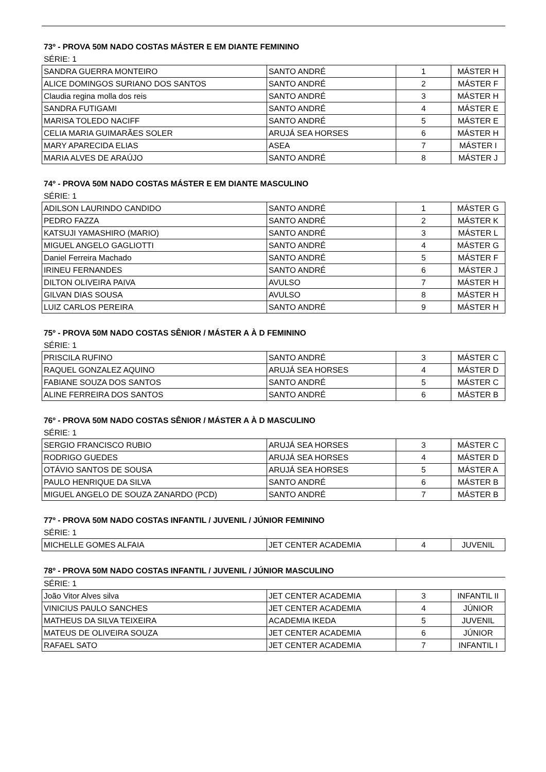73º - PROVA 50M NADO COSTAS MÁSTER E EM DIANTE FEMININO
SÉRIE: 1
| SANDRA GUERRA MONTEIRO | SANTO ANDRÉ | 1 | MÁSTER H |
| ALICE DOMINGOS SURIANO DOS SANTOS | SANTO ANDRÉ | 2 | MÁSTER F |
| Claudia regina molla dos reis | SANTO ANDRÉ | 3 | MÁSTER H |
| SANDRA FUTIGAMI | SANTO ANDRÉ | 4 | MÁSTER E |
| MARISA TOLEDO NACIFF | SANTO ANDRÉ | 5 | MÁSTER E |
| CELIA MARIA GUIMARÃES SOLER | ARUJÁ SEA HORSES | 6 | MÁSTER H |
| MARY APARECIDA ELIAS | ASEA | 7 | MÁSTER I |
| MARIA ALVES DE ARAÚJO | SANTO ANDRÉ | 8 | MÁSTER J |
74º - PROVA 50M NADO COSTAS MÁSTER E EM DIANTE MASCULINO
SÉRIE: 1
| ADILSON LAURINDO CANDIDO | SANTO ANDRÉ | 1 | MÁSTER G |
| PEDRO FAZZA | SANTO ANDRÉ | 2 | MÁSTER K |
| KATSUJI YAMASHIRO (MARIO) | SANTO ANDRÉ | 3 | MÁSTER L |
| MIGUEL ANGELO GAGLIOTTI | SANTO ANDRÉ | 4 | MÁSTER G |
| Daniel Ferreira Machado | SANTO ANDRÉ | 5 | MÁSTER F |
| IRINEU FERNANDES | SANTO ANDRÉ | 6 | MÁSTER J |
| DILTON OLIVEIRA PAIVA | AVULSO | 7 | MÁSTER H |
| GILVAN DIAS SOUSA | AVULSO | 8 | MÁSTER H |
| LUIZ CARLOS PEREIRA | SANTO ANDRÉ | 9 | MÁSTER H |
75º - PROVA 50M NADO COSTAS SÊNIOR / MÁSTER A À D FEMININO
SÉRIE: 1
| PRISCILA RUFINO | SANTO ANDRÉ | 3 | MÁSTER C |
| RAQUEL GONZALEZ AQUINO | ARUJÁ SEA HORSES | 4 | MÁSTER D |
| FABIANE SOUZA DOS SANTOS | SANTO ANDRÉ | 5 | MÁSTER C |
| ALINE FERREIRA DOS SANTOS | SANTO ANDRÉ | 6 | MÁSTER B |
76º - PROVA 50M NADO COSTAS SÊNIOR / MÁSTER A À D MASCULINO
SÉRIE: 1
| SERGIO FRANCISCO RUBIO | ARUJÁ SEA HORSES | 3 | MÁSTER C |
| RODRIGO GUEDES | ARUJÁ SEA HORSES | 4 | MÁSTER D |
| OTÁVIO SANTOS DE SOUSA | ARUJÁ SEA HORSES | 5 | MÁSTER A |
| PAULO HENRIQUE DA SILVA | SANTO ANDRÉ | 6 | MÁSTER B |
| MIGUEL ANGELO DE SOUZA ZANARDO (PCD) | SANTO ANDRÉ | 7 | MÁSTER B |
77º - PROVA 50M NADO COSTAS INFANTIL / JUVENIL / JÚNIOR FEMININO
SÉRIE: 1
| MICHELLE GOMES ALFAIA | JET CENTER ACADEMIA | 4 | JUVENIL |
78º - PROVA 50M NADO COSTAS INFANTIL / JUVENIL / JÚNIOR MASCULINO
SÉRIE: 1
| João Vitor Alves silva | JET CENTER ACADEMIA | 3 | INFANTIL II |
| VINICIUS PAULO SANCHES | JET CENTER ACADEMIA | 4 | JÚNIOR |
| MATHEUS DA SILVA TEIXEIRA | ACADEMIA IKEDA | 5 | JUVENIL |
| MATEUS DE OLIVEIRA SOUZA | JET CENTER ACADEMIA | 6 | JÚNIOR |
| RAFAEL SATO | JET CENTER ACADEMIA | 7 | INFANTIL I |